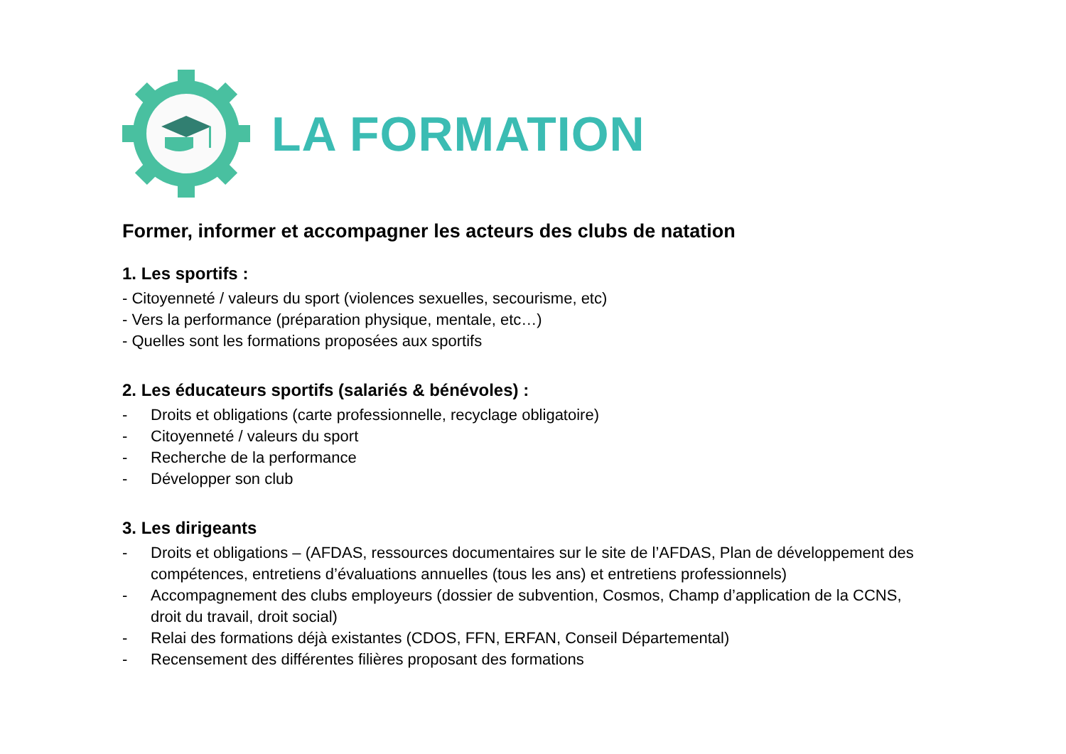LA FORMATION
Former, informer et accompagner les acteurs des clubs de natation
1. Les sportifs :
- Citoyenneté / valeurs du sport (violences sexuelles, secourisme, etc)
- Vers la performance (préparation physique, mentale, etc…)
- Quelles sont les formations proposées aux sportifs
2. Les éducateurs sportifs (salariés & bénévoles) :
- Droits et obligations (carte professionnelle, recyclage obligatoire)
- Citoyenneté / valeurs du sport
- Recherche de la performance
- Développer son club
3. Les dirigeants
- Droits et obligations – (AFDAS, ressources documentaires sur le site de l’AFDAS, Plan de développement des compétences, entretiens d’évaluations annuelles (tous les ans) et entretiens professionnels)
- Accompagnement des clubs employeurs (dossier de subvention, Cosmos, Champ d’application de la CCNS, droit du travail, droit social)
- Relai des formations déjà existantes (CDOS, FFN, ERFAN, Conseil Départemental)
- Recensement des différentes filières proposant des formations